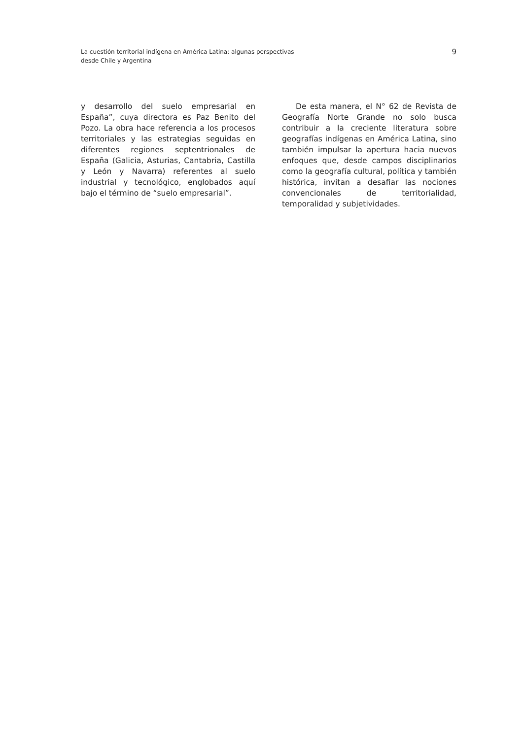La cuestión territorial indígena en América Latina: algunas perspectivas
desde Chile y Argentina
9
y desarrollo del suelo empresarial en España”, cuya directora es Paz Benito del Pozo. La obra hace referencia a los procesos territoriales y las estrategias seguidas en diferentes regiones septentrionales de España (Galicia, Asturias, Cantabria, Castilla y León y Navarra) referentes al suelo industrial y tecnológico, englobados aquí bajo el término de “suelo empresarial”.
De esta manera, el N° 62 de Revista de Geografía Norte Grande no solo busca contribuir a la creciente literatura sobre geografías indígenas en América Latina, sino también impulsar la apertura hacia nuevos enfoques que, desde campos disciplinarios como la geografía cultural, política y también histórica, invitan a desafiar las nociones convencionales de territorialidad, temporalidad y subjetividades.